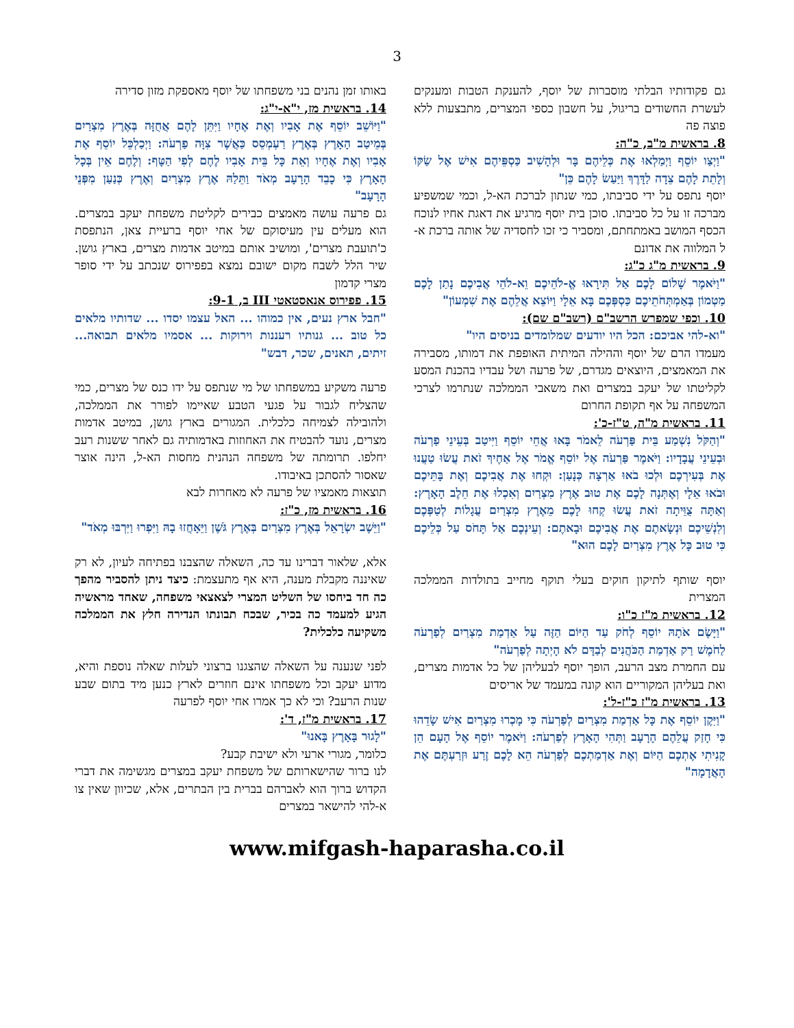3
גם פקודותיו הבלתי מוסברות של יוסף, להענקת הטבות ומענקים לעשרת החשודים בריגול, על חשבון כספי המצרים, מתבצעות ללא פוצה פה
8. בראשית מ"ב, כ"ה:
"וַיְצַו יוֹסֵף וַיְמַלְאוּ אֶת כְּלֵיהֶם בָּר וּלְהָשִׁיב כַּסְפֵּיהֶם אִישׁ אֶל שַׂקּוֹ וְלָתֵת לָהֶם צֵדָה לַדָּרֶךְ וַיַּעַשׂ לָהֶם כֵּן"
יוסף נתפס על ידי סביבתו, כמי שנתון לברכת הא-ל, וכמי שמשפיע מברכה זו על כל סביבתו. סוכן בית יוסף מרגיע את דאגת אחיו לנוכח הכסף המושב באמתחתם, ומסביר כי זכו לחסדיה של אותה ברכת א-ל המלווה את אדונם
9. בראשית מ"ג כ"ג:
"וַיֹּאמֶר שָׁלוֹם לָכֶם אַל תִּירָאוּ אֱ-לֹהֵיכֶם וֵא-לֹהֵי אֲבִיכֶם נָתַן לָכֶם מַטְמוֹן בְּאַמְתְּחֹתֵיכֶם כַּסְפְּכֶם בָּא אֵלָי וַיּוֹצֵא אֲלֵהֶם אֶת שִׁמְעוֹן"
10. וכפי שמפרש הרשב"ם (רשב"ם שם):
"וא-להי אביכם: הכל היו יודעים שמלומדים בניסים היו"
מעמדו הרם של יוסף וההילה המיתית האופפת את דמותו, מסבירה את המאמצים, היוצאים מגדרם, של פרעה ושל עבדיו בהכנת המסע לקליטתו של יעקב במצרים ואת משאבי הממלכה שנתרמו לצרכי המשפחה על אף תקופת החרום
11. בראשית מ"ה, ט"ז-כ':
"וְהַקֹּל נִשְׁמַע בֵּית פַּרְעֹה לֵאמֹר בָּאוּ אֲחֵי יוֹסֵף וַיִּיטַב בְּעֵינֵי פַרְעֹה וּבְעֵינֵי עֲבָדָיו: וַיֹּאמֶר פַּרְעֹה אֶל יוֹסֵף אֱמֹר אֶל אַחֶיךָ זֹאת עֲשׂוּ טַעֲנוּ אֶת בְּעִירְכֶם וּלְכוּ בֹאוּ אַרְצָה כְּנָעַן: וּקְחוּ אֶת אֲבִיכֶם וְאֶת בָּתֵּיכֶם וּבֹאוּ אֵלָי וְאֶתְּנָה לָכֶם אֶת טוּב אֶרֶץ מִצְרַיִם וְאִכְלוּ אֶת חֵלֶב הָאָרֶץ: וְאַתָּה צֻוֵּיתָה זֹאת עֲשׂוּ קְחוּ לָכֶם מֵאֶרֶץ מִצְרַיִם עֲגָלוֹת לְטַפְּכֶם וְלִנְשֵׁיכֶם וּנְשָׂאתֶם אֶת אֲבִיכֶם וּבָאתֶם: וְעֵינְכֶם אַל תָּחֹס עַל כְּלֵיכֶם כִּי טוּב כָּל אֶרֶץ מִצְרַיִם לָכֶם הוּא"
יוסף שותף לתיקון חוקים בעלי תוקף מחייב בתולדות הממלכה המצרית
12. בראשית מ"ז כ"ו:
"וַיָּשֶׂם אֹתָהּ יוֹסֵף לְחֹק עַד הַיּוֹם הַזֶּה עַל אַדְמַת מִצְרַיִם לְפַרְעֹה לַחֹמֶשׁ רַק אַדְמַת הַכֹּהֲנִים לְבַדָּם לֹא הָיְתָה לְפַרְעֹה"
עם החמרת מצב הרעב, הופך יוסף לבעליהן של כל אדמות מצרים, ואת בעליהן המקוריים הוא קונה במעמד של אריסים
13. בראשית מ"ז כ"ז-ל':
"וַיִּקֶן יוֹסֵף אֶת כָּל אַדְמַת מִצְרַיִם לְפַרְעֹה כִּי מָכְרוּ מִצְרַיִם אִישׁ שָׂדֵהוּ כִּי חָזַק עֲלֵהֶם הָרָעָב וַתְּהִי הָאָרֶץ לְפַרְעֹה: וַיֹּאמֶר יוֹסֵף אֶל הָעָם הֵן קָנִיתִי אֶתְכֶם הַיּוֹם וְאֶת אַדְמַתְכֶם לְפַרְעֹה הֵא לָכֶם זֶרַע וּזְרַעְתֶּם אֶת הָאֲדָמָה"
באותו זמן נהנים בני משפחתו של יוסף מאספקת מזון סדירה
14. בראשית מז, י"א-י"ג:
"וַיּוֹשֵׁב יוֹסֵף אֶת אָבִיו וְאֶת אֶחָיו וַיִּתֵּן לָהֶם אֲחֻזָּה בְּאֶרֶץ מִצְרַיִם בְּמֵיטַב הָאָרֶץ בְּאֶרֶץ רַעְמְסֵס כַּאֲשֶׁר צִוָּה פַרְעֹה: וַיְכַלְכֵּל יוֹסֵף אֶת אָבִיו וְאֶת אֶחָיו וְאֵת כָּל בֵּית אָבִיו לֶחֶם לְפִי הַטָּף: וְלֶחֶם אֵין בְּכָל הָאָרֶץ כִּי כָבֵד הָרָעָב מְאֹד וַתֵּלַהּ אֶרֶץ מִצְרַיִם וְאֶרֶץ כְּנַעַן מִפְּנֵי הָרָעָב"
גם פרעה עושה מאמצים כבירים לקליטת משפחת יעקב במצרים. הוא מעלים עין מעיסוקם של אחי יוסף ברעיית צאן, הנתפסת כ'תועבת מצרים', ומושיב אותם במיטב אדמות מצרים, בארץ גושן. שיר הלל לשבח מקום ישובם נמצא בפפירוס שנכתב על ידי סופר מצרי קדמון
15. פפירוס אנאסטאטי III ב, 9-1:
"חבל ארץ נעים, אין כמוהו ... האל עצמו יסדו ... שדותיו מלאים כל טוב ... גנותיו רעננות וירוקות ... אסמיו מלאים תבואה... זיתים, תאנים, שכר, דבש"
פרעה משקיע במשפחתו של מי שנתפס על ידו כנס של מצרים, כמי שהצליח לגבור על פגעי הטבע שאיימו לפורר את הממלכה, ולהובילה לצמיחה כלכלית. המגורים בארץ גושן, במיטב אדמות מצרים, נועד להבטיח את האחוזות באדמותיה גם לאחר ששנות רעב יחלפו. תרומתה של משפחה הנהנית מחסות הא-ל, הינה אוצר שאסור להסתכן באיבודו.
תוצאות מאמציו של פרעה לא מאחרות לבא
16. בראשית מז, כ"ז:
"וַיֵּשֶׁב יִשְׂרָאֵל בְּאֶרֶץ מִצְרַיִם בְּאֶרֶץ גֹּשֶׁן וַיֵּאָחֲזוּ בָהּ וַיִּפְרוּ וַיִּרְבּוּ מְאֹד"
אלא, שלאור דברינו עד כה, השאלה שהצבנו בפתיחה לעיון, לא רק שאיננה מקבלת מענה, היא אף מתעצמת: כיצד ניתן להסביר מהפך כה חד ביחסו של השליט המצרי לצאצאי משפחה, שאחד מראשיה הגיע למעמד כה בכיר, שבכח תבונתו הנדירה חלץ את הממלכה משקיעה כלכלית?
לפני שנענה על השאלה שהצגנו ברצוני לעלות שאלה נוספת והיא, מדוע יעקב וכל משפחתו אינם חוזרים לארץ כנען מיד בתום שבע שנות הרעב? וכי לא כך אמרו אחי יוסף לפרעה
17. בראשית מ"ז, ד':
"לָגוּר בָּאָרֶץ בָּאנוּ"
כלומר, מגורי ארעי ולא ישיבת קבע?
לנו ברור שהישארותם של משפחת יעקב במצרים מגשימה את דברי הקדוש ברוך הוא לאברהם בברית בין הבתרים, אלא, שכיוון שאין צו א-להי להישאר במצרים
www.mifgash-haparasha.co.il